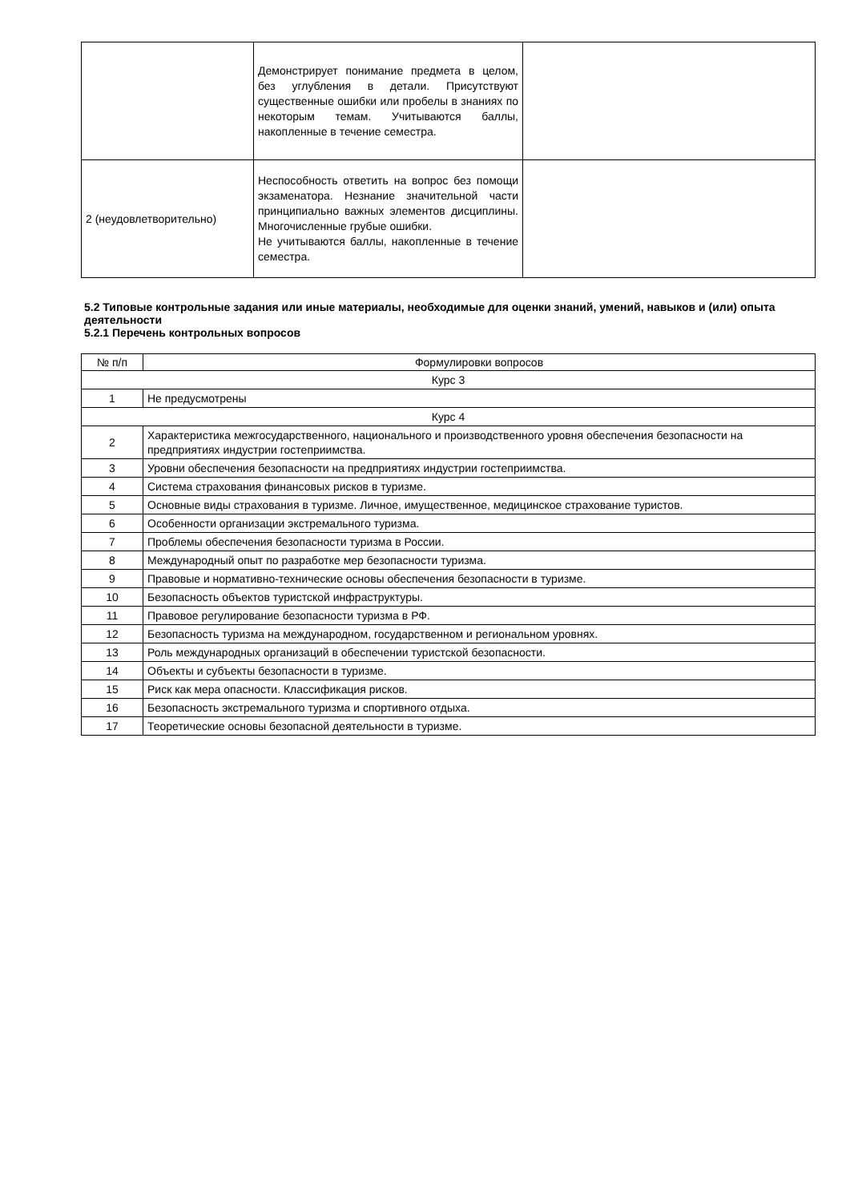| | Демонстрирует понимание предмета в целом, без углубления в детали. Присутствуют существенные ошибки или пробелы в знаниях по некоторым темам. Учитываются баллы, накопленные в течение семестра. | |
| 2 (неудовлетворительно) | Неспособность ответить на вопрос без помощи экзаменатора. Незнание значительной части принципиально важных элементов дисциплины. Многочисленные грубые ошибки. Не учитываются баллы, накопленные в течение семестра. | |
5.2 Типовые контрольные задания или иные материалы, необходимые для оценки знаний, умений, навыков и (или) опыта деятельности
5.2.1 Перечень контрольных вопросов
| № п/п | Формулировки вопросов |
| --- | --- |
| Курс 3 | |
| 1 | Не предусмотрены |
| Курс 4 | |
| 2 | Характеристика межгосударственного, национального и производственного уровня обеспечения безопасности на предприятиях индустрии гостеприимства. |
| 3 | Уровни обеспечения безопасности на предприятиях индустрии гостеприимства. |
| 4 | Система страхования финансовых рисков в туризме. |
| 5 | Основные виды страхования в туризме. Личное, имущественное, медицинское страхование туристов. |
| 6 | Особенности организации экстремального туризма. |
| 7 | Проблемы обеспечения безопасности туризма в России. |
| 8 | Международный опыт по разработке мер безопасности туризма. |
| 9 | Правовые и нормативно-технические основы обеспечения безопасности в туризме. |
| 10 | Безопасность объектов туристской инфраструктуры. |
| 11 | Правовое регулирование безопасности туризма в РФ. |
| 12 | Безопасность туризма на международном, государственном и региональном уровнях. |
| 13 | Роль международных организаций в обеспечении туристской безопасности. |
| 14 | Объекты и субъекты безопасности в туризме. |
| 15 | Риск как мера опасности. Классификация рисков. |
| 16 | Безопасность экстремального туризма и спортивного отдыха. |
| 17 | Теоретические основы безопасной деятельности в туризме. |